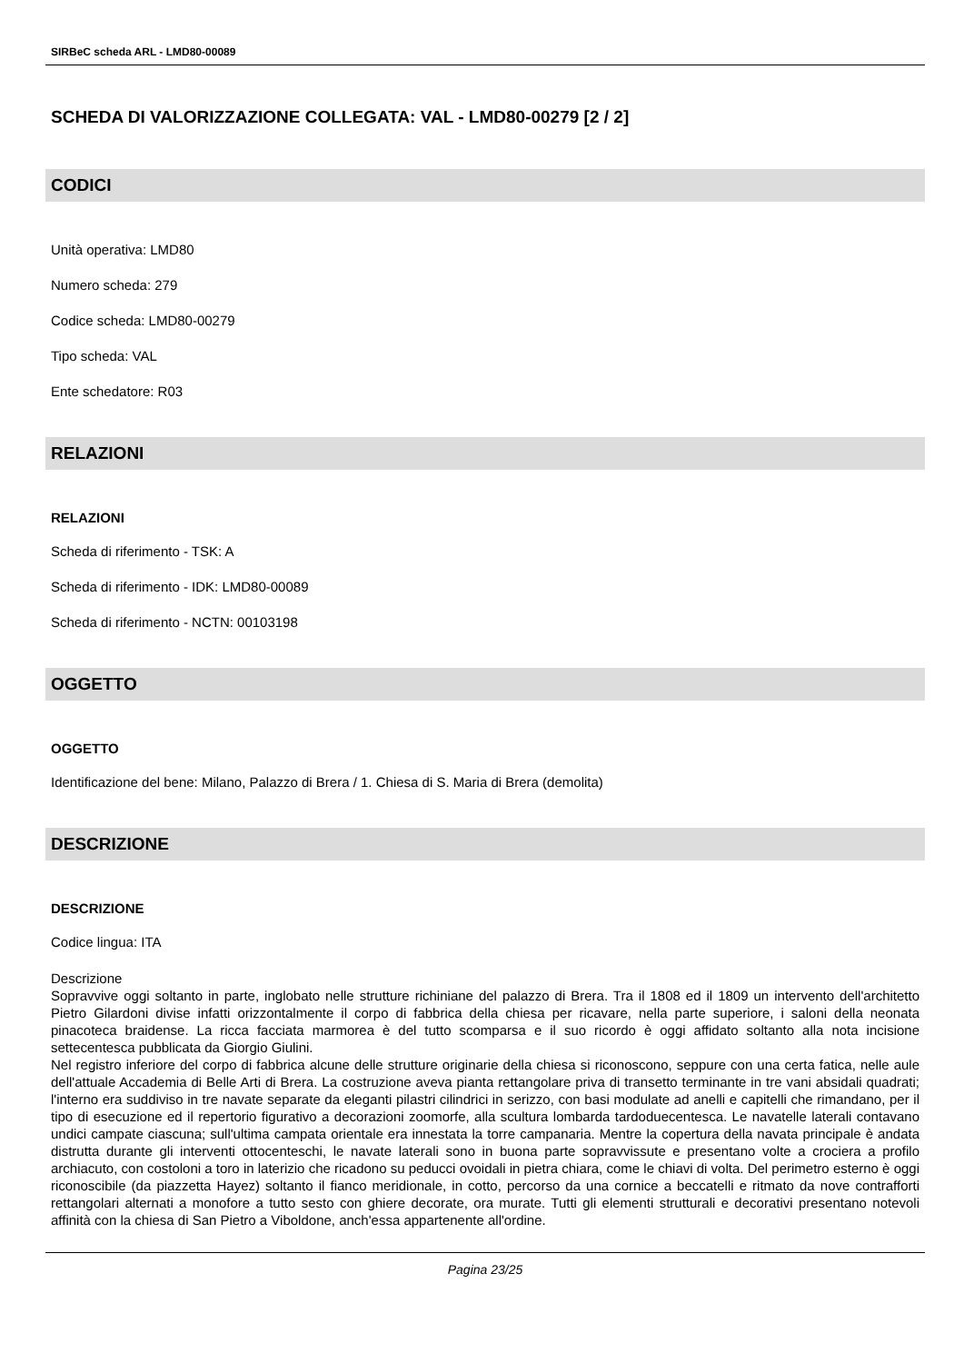SIRBeC scheda ARL - LMD80-00089
SCHEDA DI VALORIZZAZIONE COLLEGATA: VAL - LMD80-00279 [2 / 2]
CODICI
Unità operativa: LMD80
Numero scheda: 279
Codice scheda: LMD80-00279
Tipo scheda: VAL
Ente schedatore: R03
RELAZIONI
RELAZIONI
Scheda di riferimento - TSK: A
Scheda di riferimento - IDK: LMD80-00089
Scheda di riferimento - NCTN: 00103198
OGGETTO
OGGETTO
Identificazione del bene: Milano, Palazzo di Brera / 1. Chiesa di S. Maria di Brera (demolita)
DESCRIZIONE
DESCRIZIONE
Codice lingua: ITA
Descrizione
Sopravvive oggi soltanto in parte, inglobato nelle strutture richiniane del palazzo di Brera. Tra il 1808 ed il 1809 un intervento dell'architetto Pietro Gilardoni divise infatti orizzontalmente il corpo di fabbrica della chiesa per ricavare, nella parte superiore, i saloni della neonata pinacoteca braidense. La ricca facciata marmorea è del tutto scomparsa e il suo ricordo è oggi affidato soltanto alla nota incisione settecentesca pubblicata da Giorgio Giulini.
Nel registro inferiore del corpo di fabbrica alcune delle strutture originarie della chiesa si riconoscono, seppure con una certa fatica, nelle aule dell'attuale Accademia di Belle Arti di Brera. La costruzione aveva pianta rettangolare priva di transetto terminante in tre vani absidali quadrati; l'interno era suddiviso in tre navate separate da eleganti pilastri cilindrici in serizzo, con basi modulate ad anelli e capitelli che rimandano, per il tipo di esecuzione ed il repertorio figurativo a decorazioni zoomorfe, alla scultura lombarda tardoduecentesca. Le navatelle laterali contavano undici campate ciascuna; sull'ultima campata orientale era innestata la torre campanaria. Mentre la copertura della navata principale è andata distrutta durante gli interventi ottocenteschi, le navate laterali sono in buona parte sopravvissute e presentano volte a crociera a profilo archiacuto, con costoloni a toro in laterizio che ricadono su peducci ovoidali in pietra chiara, come le chiavi di volta. Del perimetro esterno è oggi riconoscibile (da piazzetta Hayez) soltanto il fianco meridionale, in cotto, percorso da una cornice a beccatelli e ritmato da nove contrafforti rettangolari alternati a monofore a tutto sesto con ghiere decorate, ora murate. Tutti gli elementi strutturali e decorativi presentano notevoli affinità con la chiesa di San Pietro a Viboldone, anch'essa appartenente all'ordine.
Pagina 23/25